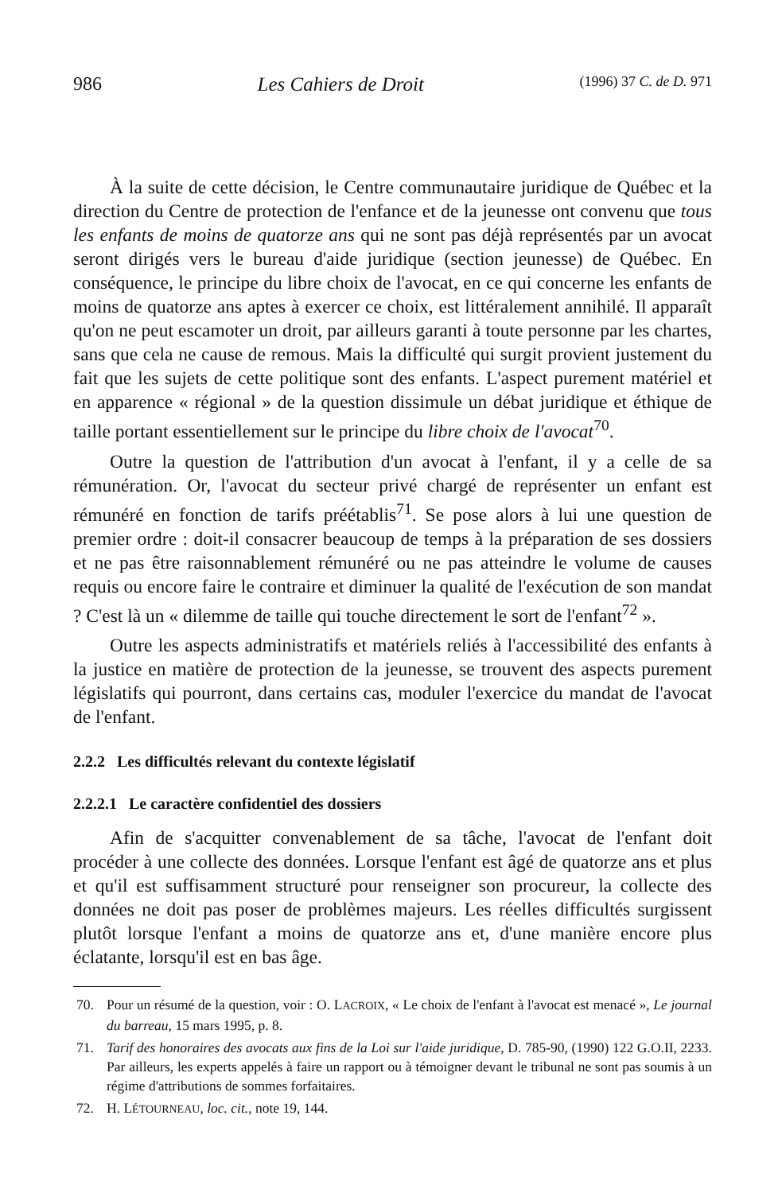986 Les Cahiers de Droit (1996) 37 C. de D. 971
À la suite de cette décision, le Centre communautaire juridique de Québec et la direction du Centre de protection de l'enfance et de la jeunesse ont convenu que tous les enfants de moins de quatorze ans qui ne sont pas déjà représentés par un avocat seront dirigés vers le bureau d'aide juridique (section jeunesse) de Québec. En conséquence, le principe du libre choix de l'avocat, en ce qui concerne les enfants de moins de quatorze ans aptes à exercer ce choix, est littéralement annihilé. Il apparaît qu'on ne peut escamoter un droit, par ailleurs garanti à toute personne par les chartes, sans que cela ne cause de remous. Mais la difficulté qui surgit provient justement du fait que les sujets de cette politique sont des enfants. L'aspect purement matériel et en apparence « régional » de la question dissimule un débat juridique et éthique de taille portant essentiellement sur le principe du libre choix de l'avocat<sup>70</sup>.
Outre la question de l'attribution d'un avocat à l'enfant, il y a celle de sa rémunération. Or, l'avocat du secteur privé chargé de représenter un enfant est rémunéré en fonction de tarifs préétablis<sup>71</sup>. Se pose alors à lui une question de premier ordre : doit-il consacrer beaucoup de temps à la préparation de ses dossiers et ne pas être raisonnablement rémunéré ou ne pas atteindre le volume de causes requis ou encore faire le contraire et diminuer la qualité de l'exécution de son mandat ? C'est là un « dilemme de taille qui touche directement le sort de l'enfant<sup>72</sup> ».
Outre les aspects administratifs et matériels reliés à l'accessibilité des enfants à la justice en matière de protection de la jeunesse, se trouvent des aspects purement législatifs qui pourront, dans certains cas, moduler l'exercice du mandat de l'avocat de l'enfant.
2.2.2 Les difficultés relevant du contexte législatif
2.2.2.1 Le caractère confidentiel des dossiers
Afin de s'acquitter convenablement de sa tâche, l'avocat de l'enfant doit procéder à une collecte des données. Lorsque l'enfant est âgé de quatorze ans et plus et qu'il est suffisamment structuré pour renseigner son procureur, la collecte des données ne doit pas poser de problèmes majeurs. Les réelles difficultés surgissent plutôt lorsque l'enfant a moins de quatorze ans et, d'une manière encore plus éclatante, lorsqu'il est en bas âge.
70. Pour un résumé de la question, voir : O. LACROIX, « Le choix de l'enfant à l'avocat est menacé », Le journal du barreau, 15 mars 1995, p. 8.
71. Tarif des honoraires des avocats aux fins de la Loi sur l'aide juridique, D. 785-90, (1990) 122 G.O.II, 2233. Par ailleurs, les experts appelés à faire un rapport ou à témoigner devant le tribunal ne sont pas soumis à un régime d'attributions de sommes forfaitaires.
72. H. LÉTOURNEAU, loc. cit., note 19, 144.